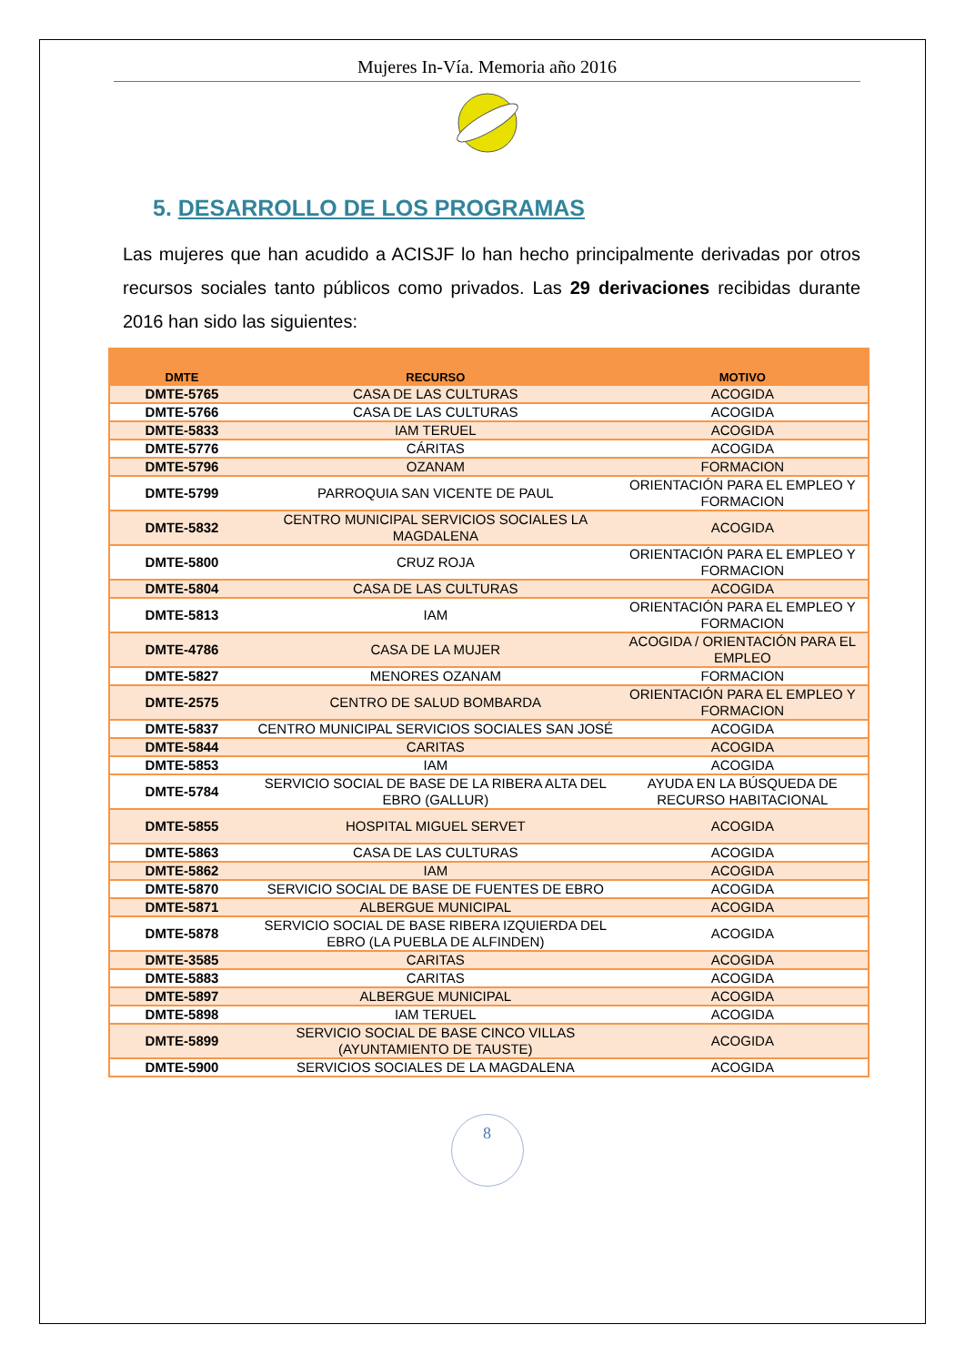Mujeres In-Vía. Memoria año 2016
5. DESARROLLO DE LOS PROGRAMAS
Las mujeres que han acudido a ACISJF lo han hecho principalmente derivadas por otros recursos sociales tanto públicos como privados. Las 29 derivaciones recibidas durante 2016 han sido las siguientes:
| DMTE | RECURSO | MOTIVO |
| --- | --- | --- |
| DMTE-5765 | CASA DE LAS CULTURAS | ACOGIDA |
| DMTE-5766 | CASA DE LAS CULTURAS | ACOGIDA |
| DMTE-5833 | IAM TERUEL | ACOGIDA |
| DMTE-5776 | CÁRITAS | ACOGIDA |
| DMTE-5796 | OZANAM | FORMACION |
| DMTE-5799 | PARROQUIA SAN VICENTE DE PAUL | ORIENTACIÓN PARA EL EMPLEO Y FORMACION |
| DMTE-5832 | CENTRO MUNICIPAL SERVICIOS SOCIALES LA MAGDALENA | ACOGIDA |
| DMTE-5800 | CRUZ ROJA | ORIENTACIÓN PARA EL EMPLEO Y FORMACION |
| DMTE-5804 | CASA DE LAS CULTURAS | ACOGIDA |
| DMTE-5813 | IAM | ORIENTACIÓN PARA EL EMPLEO Y FORMACION |
| DMTE-4786 | CASA DE LA MUJER | ACOGIDA / ORIENTACIÓN PARA EL EMPLEO |
| DMTE-5827 | MENORES OZANAM | FORMACION |
| DMTE-2575 | CENTRO DE SALUD BOMBARDA | ORIENTACIÓN PARA EL EMPLEO Y FORMACION |
| DMTE-5837 | CENTRO MUNICIPAL SERVICIOS SOCIALES SAN JOSÉ | ACOGIDA |
| DMTE-5844 | CARITAS | ACOGIDA |
| DMTE-5853 | IAM | ACOGIDA |
| DMTE-5784 | SERVICIO SOCIAL DE BASE DE LA RIBERA ALTA DEL EBRO (GALLUR) | AYUDA EN LA BÚSQUEDA DE RECURSO HABITACIONAL |
| DMTE-5855 | HOSPITAL MIGUEL SERVET | ACOGIDA |
| DMTE-5863 | CASA DE LAS CULTURAS | ACOGIDA |
| DMTE-5862 | IAM | ACOGIDA |
| DMTE-5870 | SERVICIO SOCIAL DE BASE DE FUENTES DE EBRO | ACOGIDA |
| DMTE-5871 | ALBERGUE MUNICIPAL | ACOGIDA |
| DMTE-5878 | SERVICIO SOCIAL DE BASE RIBERA IZQUIERDA DEL EBRO (LA PUEBLA DE ALFINDEN) | ACOGIDA |
| DMTE-3585 | CARITAS | ACOGIDA |
| DMTE-5883 | CARITAS | ACOGIDA |
| DMTE-5897 | ALBERGUE MUNICIPAL | ACOGIDA |
| DMTE-5898 | IAM TERUEL | ACOGIDA |
| DMTE-5899 | SERVICIO SOCIAL DE BASE CINCO VILLAS (AYUNTAMIENTO DE TAUSTE) | ACOGIDA |
| DMTE-5900 | SERVICIOS SOCIALES DE LA MAGDALENA | ACOGIDA |
8